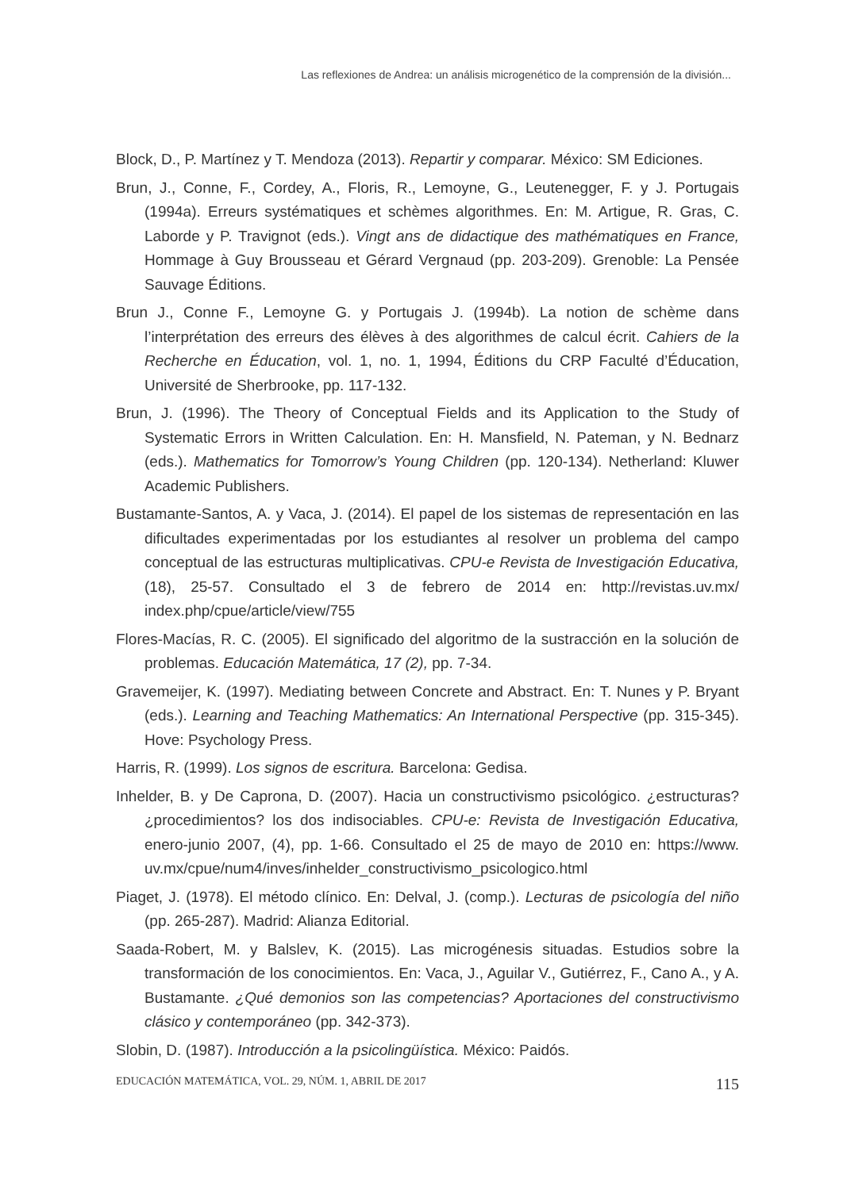Las reflexiones de Andrea: un análisis microgenético de la comprensión de la división...
Block, D., P. Martínez y T. Mendoza (2013). Repartir y comparar. México: SM Ediciones.
Brun, J., Conne, F., Cordey, A., Floris, R., Lemoyne, G., Leutenegger, F. y J. Portugais (1994a). Erreurs systématiques et schèmes algorithmes. En: M. Artigue, R. Gras, C. Laborde y P. Travignot (eds.). Vingt ans de didactique des mathématiques en France, Hommage à Guy Brousseau et Gérard Vergnaud (pp. 203-209). Grenoble: La Pensée Sauvage Éditions.
Brun J., Conne F., Lemoyne G. y Portugais J. (1994b). La notion de schème dans l’interprétation des erreurs des élèves à des algorithmes de calcul écrit. Cahiers de la Recherche en Éducation, vol. 1, no. 1, 1994, Éditions du CRP Faculté d’Éducation, Université de Sherbrooke, pp. 117-132.
Brun, J. (1996). The Theory of Conceptual Fields and its Application to the Study of Systematic Errors in Written Calculation. En: H. Mansfield, N. Pateman, y N. Bednarz (eds.). Mathematics for Tomorrow’s Young Children (pp. 120-134). Netherland: Kluwer Academic Publishers.
Bustamante-Santos, A. y Vaca, J. (2014). El papel de los sistemas de representación en las dificultades experimentadas por los estudiantes al resolver un problema del campo conceptual de las estructuras multiplicativas. CPU-e Revista de Investigación Educativa, (18), 25-57. Consultado el 3 de febrero de 2014 en: http://revistas.uv.mx/ index.php/cpue/article/view/755
Flores-Macías, R. C. (2005). El significado del algoritmo de la sustracción en la solución de problemas. Educación Matemática, 17 (2), pp. 7-34.
Gravemeijer, K. (1997). Mediating between Concrete and Abstract. En: T. Nunes y P. Bryant (eds.). Learning and Teaching Mathematics: An International Perspective (pp. 315-345). Hove: Psychology Press.
Harris, R. (1999). Los signos de escritura. Barcelona: Gedisa.
Inhelder, B. y De Caprona, D. (2007). Hacia un constructivismo psicológico. ¿estructuras? ¿procedimientos? los dos indisociables. CPU-e: Revista de Investigación Educativa, enero-junio 2007, (4), pp. 1-66. Consultado el 25 de mayo de 2010 en: https://www. uv.mx/cpue/num4/inves/inhelder_constructivismo_psicologico.html
Piaget, J. (1978). El método clínico. En: Delval, J. (comp.). Lecturas de psicología del niño (pp. 265-287). Madrid: Alianza Editorial.
Saada-Robert, M. y Balslev, K. (2015). Las microgénesis situadas. Estudios sobre la transformación de los conocimientos. En: Vaca, J., Aguilar V., Gutiérrez, F., Cano A., y A. Bustamante. ¿Qué demonios son las competencias? Aportaciones del constructivismo clásico y contemporáneo (pp. 342-373).
Slobin, D. (1987). Introducción a la psicolingüística. México: Paidós.
EDUCACIÓN MATEMÁTICA, VOL. 29, NÚM. 1, ABRIL DE 2017 115